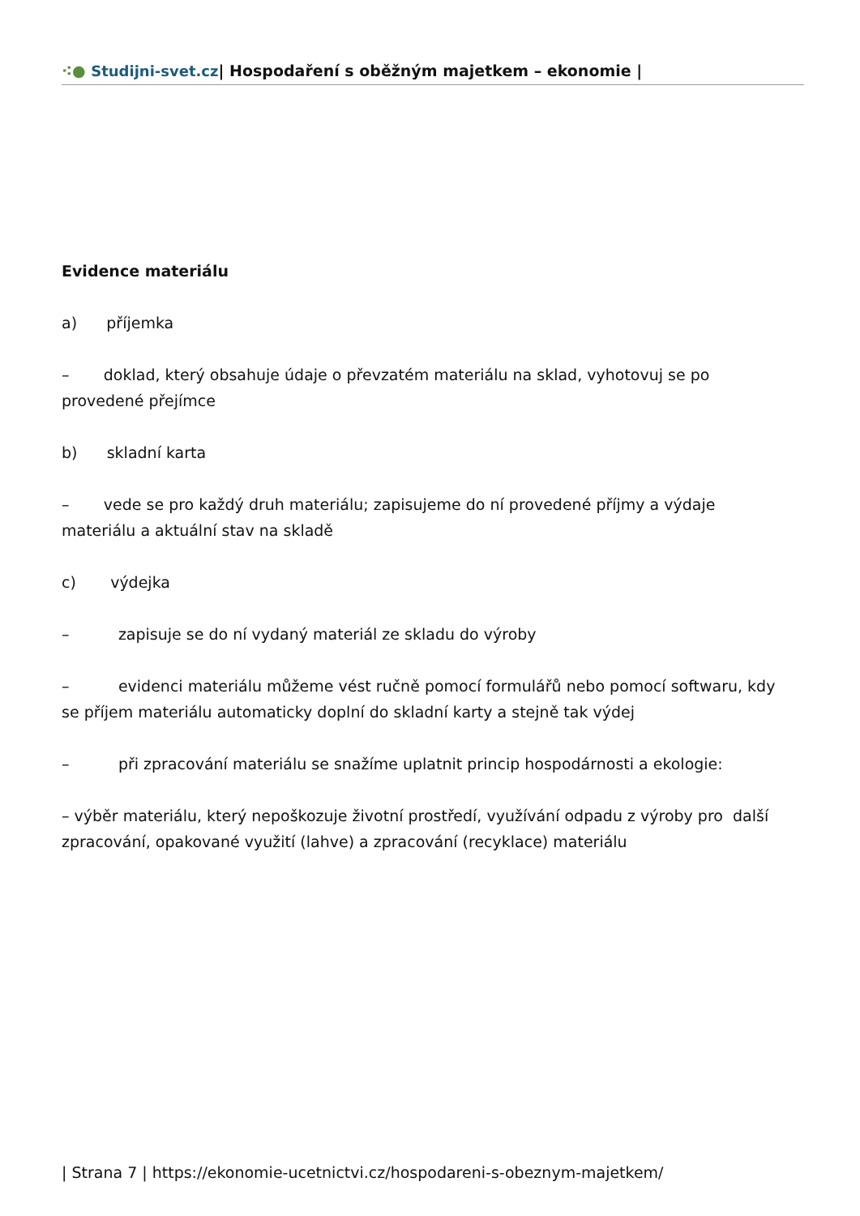⁖● Studijni-svet.cz| Hospodaření s oběžným majetkem – ekonomie |
Evidence materiálu
a) příjemka
– doklad, který obsahuje údaje o převzatém materiálu na sklad, vyhotovuj se po provedené přejímce
b) skladní karta
– vede se pro každý druh materiálu; zapisujeme do ní provedené příjmy a výdaje materiálu a aktuální stav na skladě
c) výdejka
– zapisuje se do ní vydaný materiál ze skladu do výroby
– evidenci materiálu můžeme vést ručně pomocí formulářů nebo pomocí softwaru, kdy se příjem materiálu automaticky doplní do skladní karty a stejně tak výdej
– při zpracování materiálu se snažíme uplatnit princip hospodárnosti a ekologie:
– výběr materiálu, který nepoškozuje životní prostředí, využívání odpadu z výroby pro další zpracování, opakované využití (lahve) a zpracování (recyklace) materiálu
| Strana 7 | https://ekonomie-ucetnictvi.cz/hospodareni-s-obeznym-majetkem/